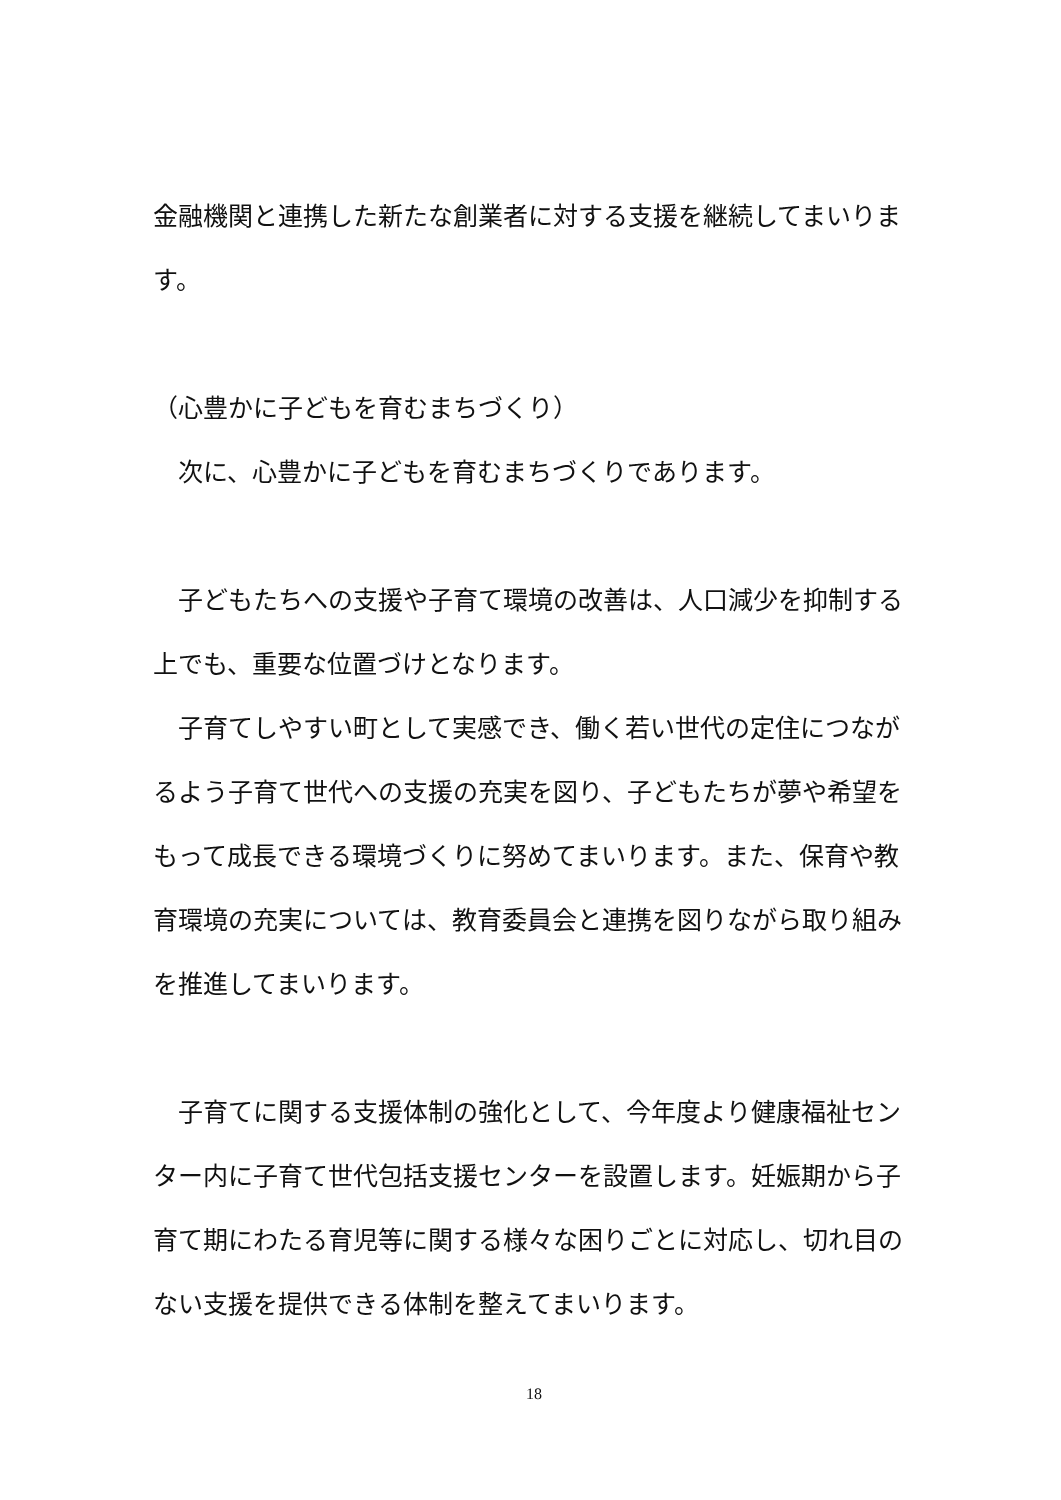金融機関と連携した新たな創業者に対する支援を継続してまいります。
（心豊かに子どもを育むまちづくり）
　次に、心豊かに子どもを育むまちづくりであります。
　子どもたちへの支援や子育て環境の改善は、人口減少を抑制する上でも、重要な位置づけとなります。
　子育てしやすい町として実感でき、働く若い世代の定住につながるよう子育て世代への支援の充実を図り、子どもたちが夢や希望をもって成長できる環境づくりに努めてまいります。また、保育や教育環境の充実については、教育委員会と連携を図りながら取り組みを推進してまいります。
　子育てに関する支援体制の強化として、今年度より健康福祉センター内に子育て世代包括支援センターを設置します。妊娠期から子育て期にわたる育児等に関する様々な困りごとに対応し、切れ目のない支援を提供できる体制を整えてまいります。
18